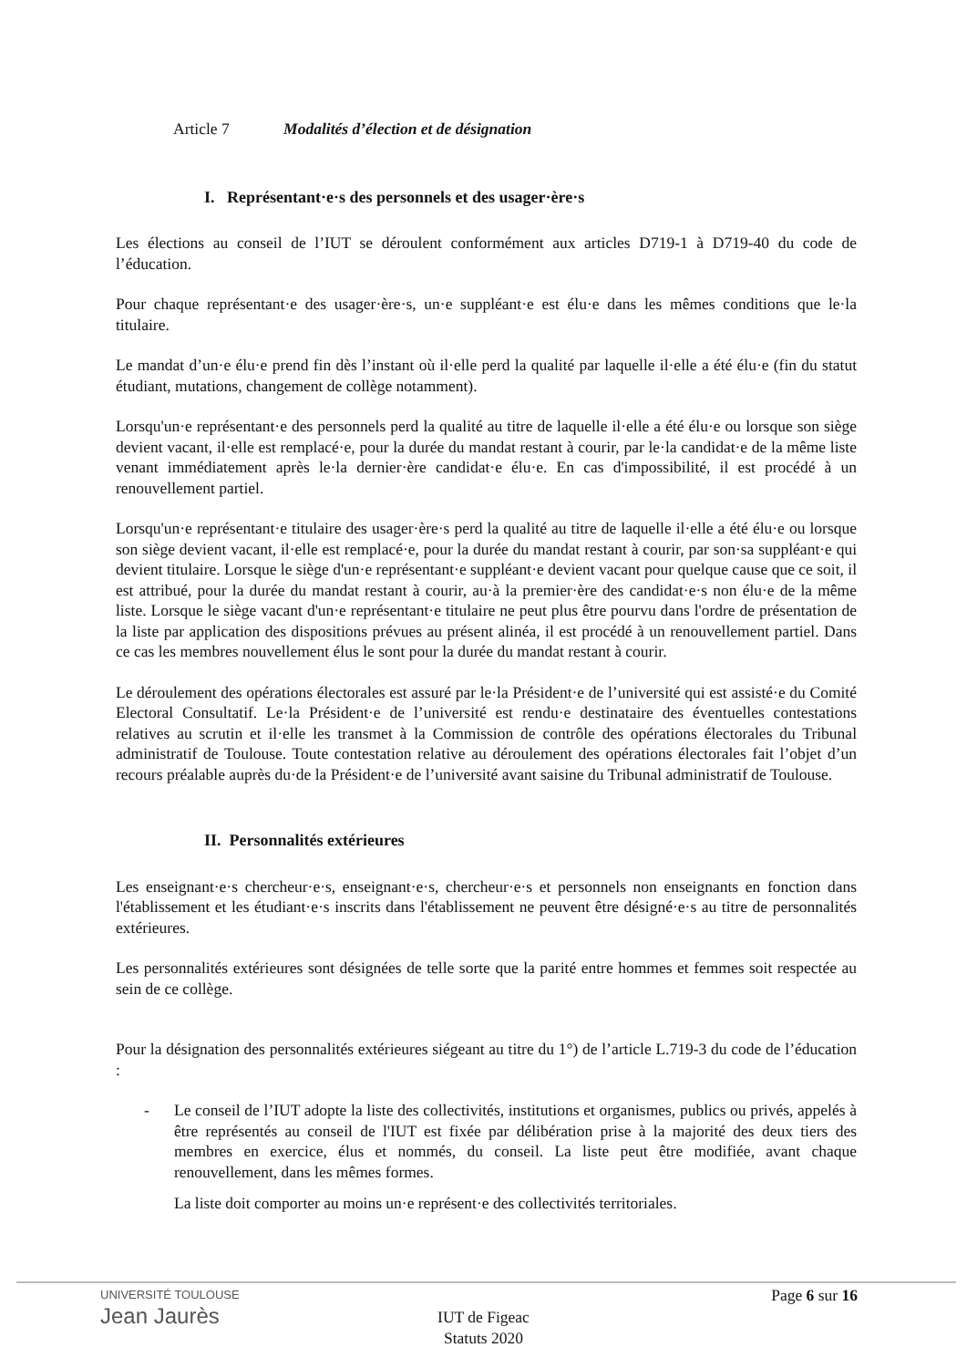Article 7 Modalités d’élection et de désignation
I. Représentant·e·s des personnels et des usager·ère·s
Les élections au conseil de l’IUT se déroulent conformément aux articles D719-1 à D719-40 du code de l’éducation.
Pour chaque représentant·e des usager·ère·s, un·e suppléant·e est élu·e dans les mêmes conditions que le·la titulaire.
Le mandat d’un·e élu·e prend fin dès l’instant où il·elle perd la qualité par laquelle il·elle a été élu·e (fin du statut étudiant, mutations, changement de collège notamment).
Lorsqu'un·e représentant·e des personnels perd la qualité au titre de laquelle il·elle a été élu·e ou lorsque son siège devient vacant, il·elle est remplacé·e, pour la durée du mandat restant à courir, par le·la candidat·e de la même liste venant immédiatement après le·la dernier·ère candidat·e élu·e. En cas d'impossibilité, il est procédé à un renouvellement partiel.
Lorsqu'un·e représentant·e titulaire des usager·ère·s perd la qualité au titre de laquelle il·elle a été élu·e ou lorsque son siège devient vacant, il·elle est remplacé·e, pour la durée du mandat restant à courir, par son·sa suppléant·e qui devient titulaire. Lorsque le siège d'un·e représentant·e suppléant·e devient vacant pour quelque cause que ce soit, il est attribué, pour la durée du mandat restant à courir, au·à la premier·ère des candidat·e·s non élu·e de la même liste. Lorsque le siège vacant d'un·e représentant·e titulaire ne peut plus être pourvu dans l'ordre de présentation de la liste par application des dispositions prévues au présent alinéa, il est procédé à un renouvellement partiel. Dans ce cas les membres nouvellement élus le sont pour la durée du mandat restant à courir.
Le déroulement des opérations électorales est assuré par le·la Président·e de l’université qui est assisté·e du Comité Electoral Consultatif. Le·la Président·e de l’université est rendu·e destinataire des éventuelles contestations relatives au scrutin et il·elle les transmet à la Commission de contrôle des opérations électorales du Tribunal administratif de Toulouse. Toute contestation relative au déroulement des opérations électorales fait l’objet d’un recours préalable auprès du·de la Président·e de l’université avant saisine du Tribunal administratif de Toulouse.
II. Personnalités extérieures
Les enseignant·e·s chercheur·e·s, enseignant·e·s, chercheur·e·s et personnels non enseignants en fonction dans l'établissement et les étudiant·e·s inscrits dans l'établissement ne peuvent être désigné·e·s au titre de personnalités extérieures.
Les personnalités extérieures sont désignées de telle sorte que la parité entre hommes et femmes soit respectée au sein de ce collège.
Pour la désignation des personnalités extérieures siégeant au titre du 1°) de l’article L.719-3 du code de l’éducation :
- Le conseil de l’IUT adopte la liste des collectivités, institutions et organismes, publics ou privés, appelés à être représentés au conseil de l'IUT est fixée par délibération prise à la majorité des deux tiers des membres en exercice, élus et nommés, du conseil. La liste peut être modifiée, avant chaque renouvellement, dans les mêmes formes.
La liste doit comporter au moins un·e représent·e des collectivités territoriales.
UNIVERSITÉ TOULOUSE
Jean Jaurès
Page 6 sur 16
IUT de Figeac
Statuts 2020